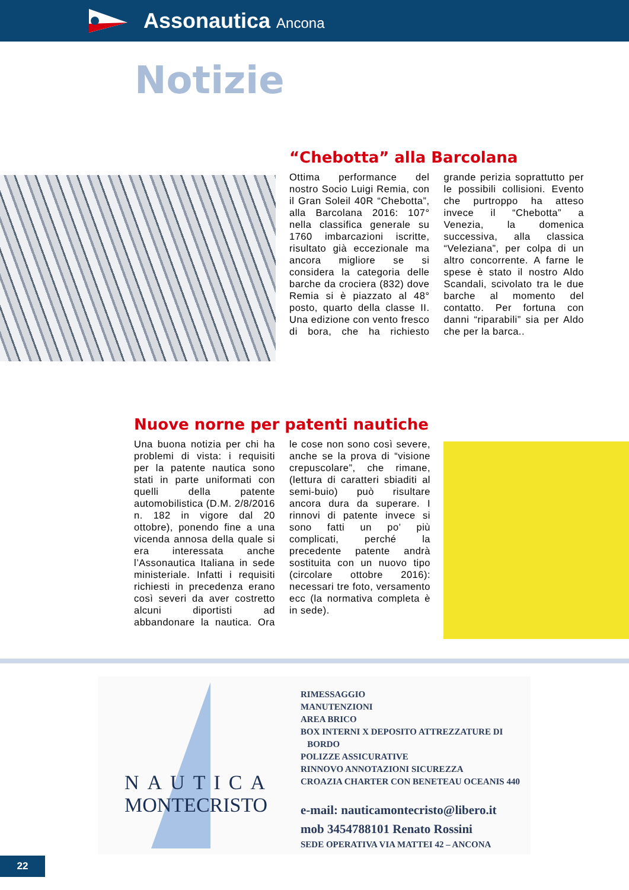Assonautica Ancona
Notizie
“Chebotta” alla Barcolana
Ottima performance del nostro Socio Luigi Remia, con il Gran Soleil 40R “Chebotta”, alla Barcolana 2016: 107° nella classifica generale su 1760 imbarcazioni iscritte, risultato già eccezionale ma ancora migliore se si considera la categoria delle barche da crociera (832) dove Remia si è piazzato al 48° posto, quarto della classe II. Una edizione con vento fresco di bora, che ha richiesto grande perizia soprattutto per le possibili collisioni. Evento che purtroppo ha atteso invece il “Chebotta” a Venezia, la domenica successiva, alla classica “Veleziana”, per colpa di un altro concorrente. A farne le spese è stato il nostro Aldo Scandali, scivolato tra le due barche al momento del contatto. Per fortuna con danni “riparabili” sia per Aldo che per la barca..
Nuove norne per patenti nautiche
Una buona notizia per chi ha problemi di vista: i requisiti per la patente nautica sono stati in parte uniformati con quelli della patente automobilistica (D.M. 2/8/2016 n. 182 in vigore dal 20 ottobre), ponendo fine a una vicenda annosa della quale si era interessata anche l’Assonautica Italiana in sede ministeriale. Infatti i requisiti richiesti in precedenza erano così severi da aver costretto alcuni diportisti ad abbandonare la nautica. Ora le cose non sono così severe, anche se la prova di “visione crepuscolare”, che rimane, (lettura di caratteri sbiaditi al semi-buio) può risultare ancora dura da superare. I rinnovi di patente invece si sono fatti un po’ più complicati, perché la precedente patente andrà sostituita con un nuovo tipo (circolare ottobre 2016): necessari tre foto, versamento ecc (la normativa completa è in sede).
NAUTICA
MONTECRISTO
RIMESSAGGIO
MANUTENZIONI
AREA BRICO
BOX INTERNI X DEPOSITO ATTREZZATURE DI
BORDO
POLIZZE ASSICURATIVE
RINNOVO ANNOTAZIONI SICUREZZA
CROAZIA CHARTER CON BENETEAU OCEANIS 440
e-mail: nauticamontecristo@libero.it
mob 3454788101 Renato Rossini
SEDE OPERATIVA VIA MATTEI 42 – ANCONA
22